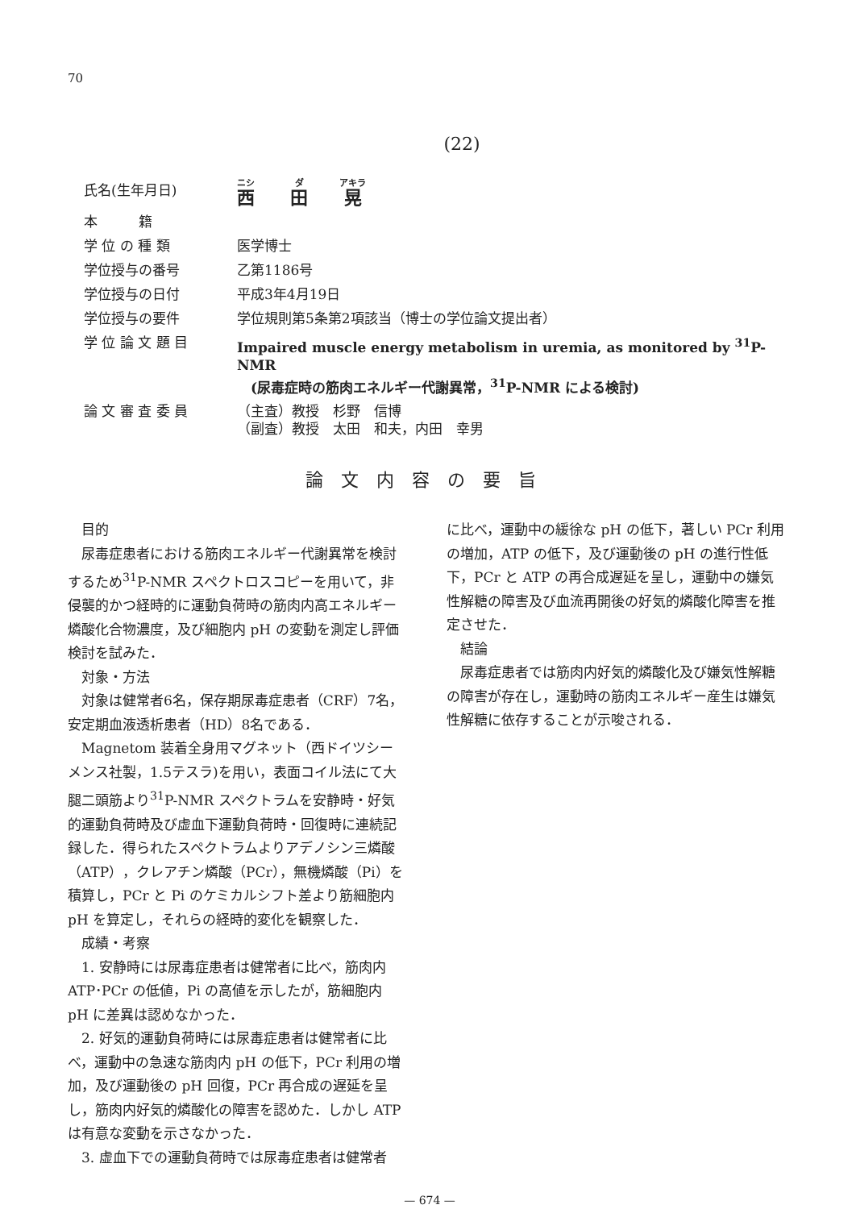70
(22)
| 氏名(生年月日) | 西 田 晃 |
| 本 籍 | |
| 学 位 の 種 類 | 医学博士 |
| 学位授与の番号 | 乙第1186号 |
| 学位授与の日付 | 平成3年4月19日 |
| 学位授与の要件 | 学位規則第5条第2項該当（博士の学位論文提出者） |
| 学 位 論 文 題 目 | Impaired muscle energy metabolism in uremia, as monitored by <sup>31</sup>P-NMR (尿毒症時の筋肉エネルギー代謝異常，<sup>31</sup>P-NMR による検討) |
| 論 文 審 査 委 員 | （主査）教授 杉野 信博 （副査）教授 太田 和夫，内田 幸男 |
論文内容の要旨
目的
尿毒症患者における筋肉エネルギー代謝異常を検討するため<sup>31</sup>P-NMR スペクトロスコピーを用いて，非侵襲的かつ経時的に運動負荷時の筋肉内高エネルギー燐酸化合物濃度，及び細胞内 pH の変動を測定し評価検討を試みた．
対象・方法
対象は健常者6名，保存期尿毒症患者（CRF）7名，安定期血液透析患者（HD）8名である．
Magnetom 装着全身用マグネット（西ドイツシーメンス社製，1.5テスラ)を用い，表面コイル法にて大腿二頭筋より<sup>31</sup>P-NMR スペクトラムを安静時・好気的運動負荷時及び虚血下運動負荷時・回復時に連続記録した．得られたスペクトラムよりアデノシン三燐酸（ATP），クレアチン燐酸（PCr），無機燐酸（Pi）を積算し，PCr と Pi のケミカルシフト差より筋細胞内 pH を算定し，それらの経時的変化を観察した．
成績・考察
1. 安静時には尿毒症患者は健常者に比べ，筋肉内 ATP･PCr の低値，Pi の高値を示したが，筋細胞内 pH に差異は認めなかった．
2. 好気的運動負荷時には尿毒症患者は健常者に比べ，運動中の急速な筋肉内 pH の低下，PCr 利用の増加，及び運動後の pH 回復，PCr 再合成の遅延を呈し，筋肉内好気的燐酸化の障害を認めた．しかし ATP は有意な変動を示さなかった．
3. 虚血下での運動負荷時では尿毒症患者は健常者
に比べ，運動中の緩徐な pH の低下，著しい PCr 利用の増加，ATP の低下，及び運動後の pH の進行性低下，PCr と ATP の再合成遅延を呈し，運動中の嫌気性解糖の障害及び血流再開後の好気的燐酸化障害を推定させた．
結論
尿毒症患者では筋肉内好気的燐酸化及び嫌気性解糖の障害が存在し，運動時の筋肉エネルギー産生は嫌気性解糖に依存することが示唆される．
— 674 —